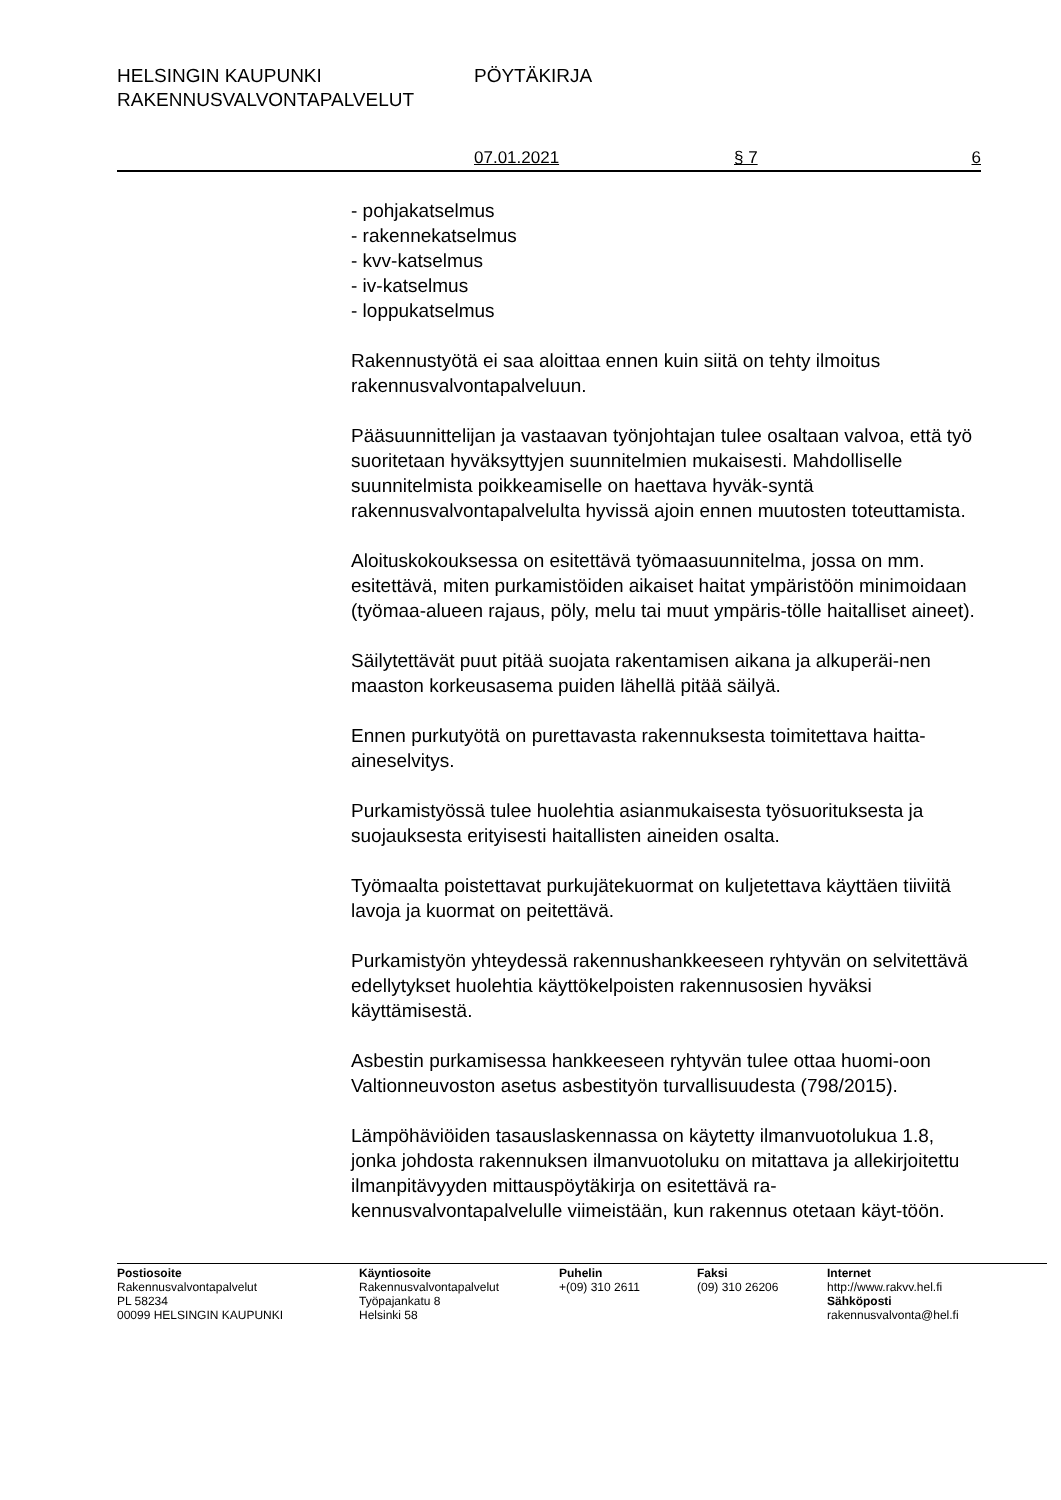HELSINGIN KAUPUNKI PÖYTÄKIRJA
RAKENNUSVALVONTAPALVELUT
07.01.2021 § 7 6
- pohjakatselmus
- rakennekatselmus
- kvv-katselmus
- iv-katselmus
- loppukatselmus
Rakennustyötä ei saa aloittaa ennen kuin siitä on tehty ilmoitus rakennusvalvontapalveluun.
Pääsuunnittelijan ja vastaavan työnjohtajan tulee osaltaan valvoa, että työ suoritetaan hyväksyttyjen suunnitelmien mukaisesti. Mahdolliselle suunnitelmista poikkeamiselle on haettava hyväk-syntä rakennusvalvontapalvelulta hyvissä ajoin ennen muutosten toteuttamista.
Aloituskokouksessa on esitettävä työmaasuunnitelma, jossa on mm. esitettävä, miten purkamistöiden aikaiset haitat ympäristöön minimoidaan (työmaa-alueen rajaus, pöly, melu tai muut ympäris-tölle haitalliset aineet).
Säilytettävät puut pitää suojata rakentamisen aikana ja alkuperäi-nen maaston korkeusasema puiden lähellä pitää säilyä.
Ennen purkutyötä on purettavasta rakennuksesta toimitettava haitta-aineselvitys.
Purkamistyössä tulee huolehtia asianmukaisesta työsuorituksesta ja suojauksesta erityisesti haitallisten aineiden osalta.
Työmaalta poistettavat purkujätekuormat on kuljetettava käyttäen tiiviitä lavoja ja kuormat on peitettävä.
Purkamistyön yhteydessä rakennushankkeeseen ryhtyvän on selvitettävä edellytykset huolehtia käyttökelpoisten rakennusosien hyväksi käyttämisestä.
Asbestin purkamisessa hankkeeseen ryhtyvän tulee ottaa huomi-oon Valtionneuvoston asetus asbestityön turvallisuudesta (798/2015).
Lämpöhäviöiden tasauslaskennassa on käytetty ilmanvuotolukua 1.8, jonka johdosta rakennuksen ilmanvuotoluku on mitattava ja allekirjoitettu ilmanpitävyyden mittauspöytäkirja on esitettävä ra-kennusvalvontapalvelulle viimeistään, kun rakennus otetaan käyt-töön.
Postiosoite
Rakennusvalvontapalvelut
PL 58234
00099 HELSINGIN KAUPUNKI
Käyntiosoite
Rakennusvalvontapalvelut
Työpajankatu 8
Helsinki 58
Puhelin
+(09) 310 2611
Faksi
(09) 310 26206
Internet
http://www.rakvv.hel.fi
Sähköposti
rakennusvalvonta@hel.fi